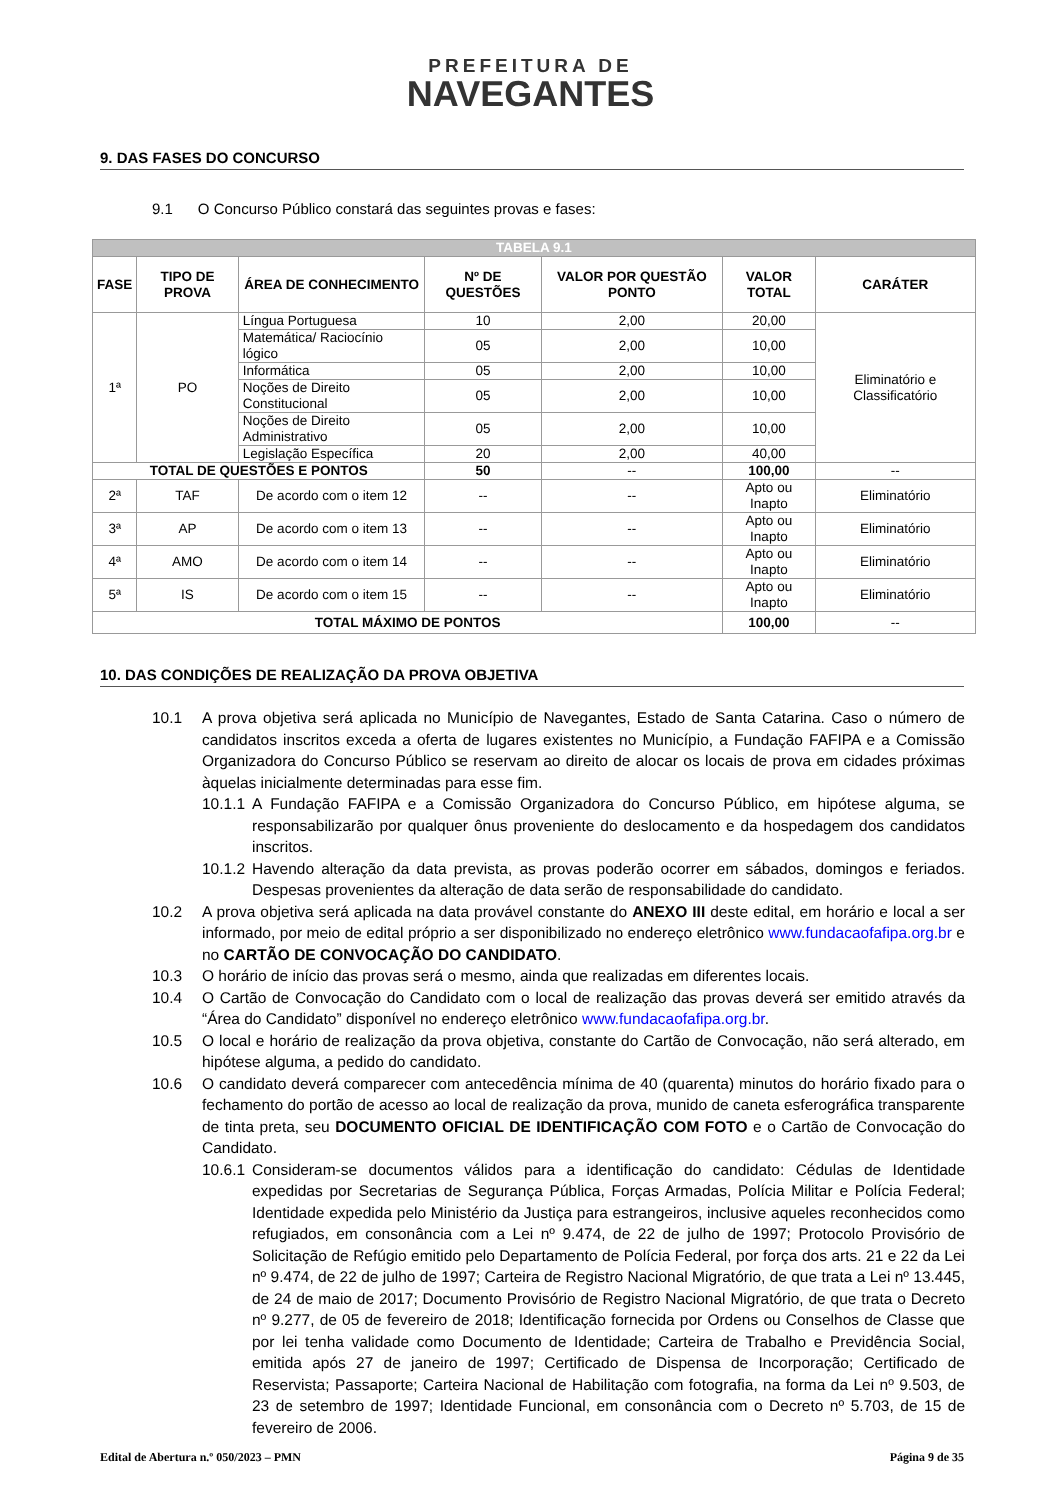PREFEITURA DE
NAVEGANTES
9. DAS FASES DO CONCURSO
9.1 O Concurso Público constará das seguintes provas e fases:
| TABELA 9.1 | | | | | | |
| --- | --- | --- | --- | --- | --- | --- |
| FASE | TIPO DE PROVA | ÁREA DE CONHECIMENTO | Nº DE QUESTÕES | VALOR POR QUESTÃO PONTO | VALOR TOTAL | CARÁTER |
| 1ª | PO | Língua Portuguesa | 10 | 2,00 | 20,00 | Eliminatório e Classificatório |
| | | Matemática/ Raciocínio lógico | 05 | 2,00 | 10,00 | |
| | | Informática | 05 | 2,00 | 10,00 | |
| | | Noções de Direito Constitucional | 05 | 2,00 | 10,00 | |
| | | Noções de Direito Administrativo | 05 | 2,00 | 10,00 | |
| | | Legislação Específica | 20 | 2,00 | 40,00 | |
| TOTAL DE QUESTÕES E PONTOS | | | 50 | -- | 100,00 | -- |
| 2ª | TAF | De acordo com o item 12 | -- | -- | Apto ou Inapto | Eliminatório |
| 3ª | AP | De acordo com o item 13 | -- | -- | Apto ou Inapto | Eliminatório |
| 4ª | AMO | De acordo com o item 14 | -- | -- | Apto ou Inapto | Eliminatório |
| 5ª | IS | De acordo com o item 15 | -- | -- | Apto ou Inapto | Eliminatório |
| TOTAL MÁXIMO DE PONTOS | | | | | 100,00 | -- |
10. DAS CONDIÇÕES DE REALIZAÇÃO DA PROVA OBJETIVA
10.1 A prova objetiva será aplicada no Município de Navegantes, Estado de Santa Catarina. Caso o número de candidatos inscritos exceda a oferta de lugares existentes no Município, a Fundação FAFIPA e a Comissão Organizadora do Concurso Público se reservam ao direito de alocar os locais de prova em cidades próximas àquelas inicialmente determinadas para esse fim.
10.1.1 A Fundação FAFIPA e a Comissão Organizadora do Concurso Público, em hipótese alguma, se responsabilizarão por qualquer ônus proveniente do deslocamento e da hospedagem dos candidatos inscritos.
10.1.2 Havendo alteração da data prevista, as provas poderão ocorrer em sábados, domingos e feriados. Despesas provenientes da alteração de data serão de responsabilidade do candidato.
10.2 A prova objetiva será aplicada na data provável constante do ANEXO III deste edital, em horário e local a ser informado, por meio de edital próprio a ser disponibilizado no endereço eletrônico www.fundacaofafipa.org.br e no CARTÃO DE CONVOCAÇÃO DO CANDIDATO.
10.3 O horário de início das provas será o mesmo, ainda que realizadas em diferentes locais.
10.4 O Cartão de Convocação do Candidato com o local de realização das provas deverá ser emitido através da “Área do Candidato” disponível no endereço eletrônico www.fundacaofafipa.org.br.
10.5 O local e horário de realização da prova objetiva, constante do Cartão de Convocação, não será alterado, em hipótese alguma, a pedido do candidato.
10.6 O candidato deverá comparecer com antecedência mínima de 40 (quarenta) minutos do horário fixado para o fechamento do portão de acesso ao local de realização da prova, munido de caneta esferográfica transparente de tinta preta, seu DOCUMENTO OFICIAL DE IDENTIFICAÇÃO COM FOTO e o Cartão de Convocação do Candidato.
10.6.1 Consideram-se documentos válidos para a identificação do candidato: Cédulas de Identidade expedidas por Secretarias de Segurança Pública, Forças Armadas, Polícia Militar e Polícia Federal; Identidade expedida pelo Ministério da Justiça para estrangeiros, inclusive aqueles reconhecidos como refugiados, em consonância com a Lei nº 9.474, de 22 de julho de 1997; Protocolo Provisório de Solicitação de Refúgio emitido pelo Departamento de Polícia Federal, por força dos arts. 21 e 22 da Lei nº 9.474, de 22 de julho de 1997; Carteira de Registro Nacional Migratório, de que trata a Lei nº 13.445, de 24 de maio de 2017; Documento Provisório de Registro Nacional Migratório, de que trata o Decreto nº 9.277, de 05 de fevereiro de 2018; Identificação fornecida por Ordens ou Conselhos de Classe que por lei tenha validade como Documento de Identidade; Carteira de Trabalho e Previdência Social, emitida após 27 de janeiro de 1997; Certificado de Dispensa de Incorporação; Certificado de Reservista; Passaporte; Carteira Nacional de Habilitação com fotografia, na forma da Lei nº 9.503, de 23 de setembro de 1997; Identidade Funcional, em consonância com o Decreto nº 5.703, de 15 de fevereiro de 2006.
Edital de Abertura n.º 050/2023 – PMN Página 9 de 35